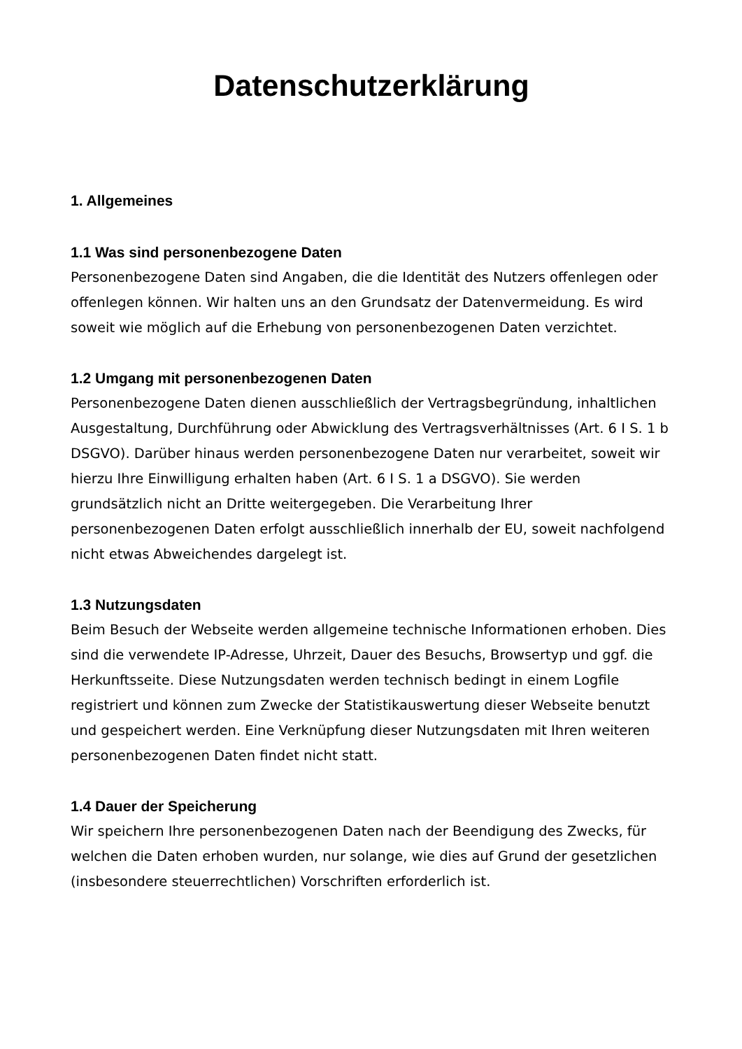Datenschutzerklärung
1. Allgemeines
1.1 Was sind personenbezogene Daten
Personenbezogene Daten sind Angaben, die die Identität des Nutzers offenlegen oder offenlegen können. Wir halten uns an den Grundsatz der Datenvermeidung. Es wird soweit wie möglich auf die Erhebung von personenbezogenen Daten verzichtet.
1.2 Umgang mit personenbezogenen Daten
Personenbezogene Daten dienen ausschließlich der Vertragsbegründung, inhaltlichen Ausgestaltung, Durchführung oder Abwicklung des Vertragsverhältnisses (Art. 6 I S. 1 b DSGVO). Darüber hinaus werden personenbezogene Daten nur verarbeitet, soweit wir hierzu Ihre Einwilligung erhalten haben (Art. 6 I S. 1 a DSGVO). Sie werden grundsätzlich nicht an Dritte weitergegeben. Die Verarbeitung Ihrer personenbezogenen Daten erfolgt ausschließlich innerhalb der EU, soweit nachfolgend nicht etwas Abweichendes dargelegt ist.
1.3 Nutzungsdaten
Beim Besuch der Webseite werden allgemeine technische Informationen erhoben. Dies sind die verwendete IP-Adresse, Uhrzeit, Dauer des Besuchs, Browsertyp und ggf. die Herkunftsseite. Diese Nutzungsdaten werden technisch bedingt in einem Logfile registriert und können zum Zwecke der Statistikauswertung dieser Webseite benutzt und gespeichert werden. Eine Verknüpfung dieser Nutzungsdaten mit Ihren weiteren personenbezogenen Daten findet nicht statt.
1.4 Dauer der Speicherung
Wir speichern Ihre personenbezogenen Daten nach der Beendigung des Zwecks, für welchen die Daten erhoben wurden, nur solange, wie dies auf Grund der gesetzlichen (insbesondere steuerrechtlichen) Vorschriften erforderlich ist.